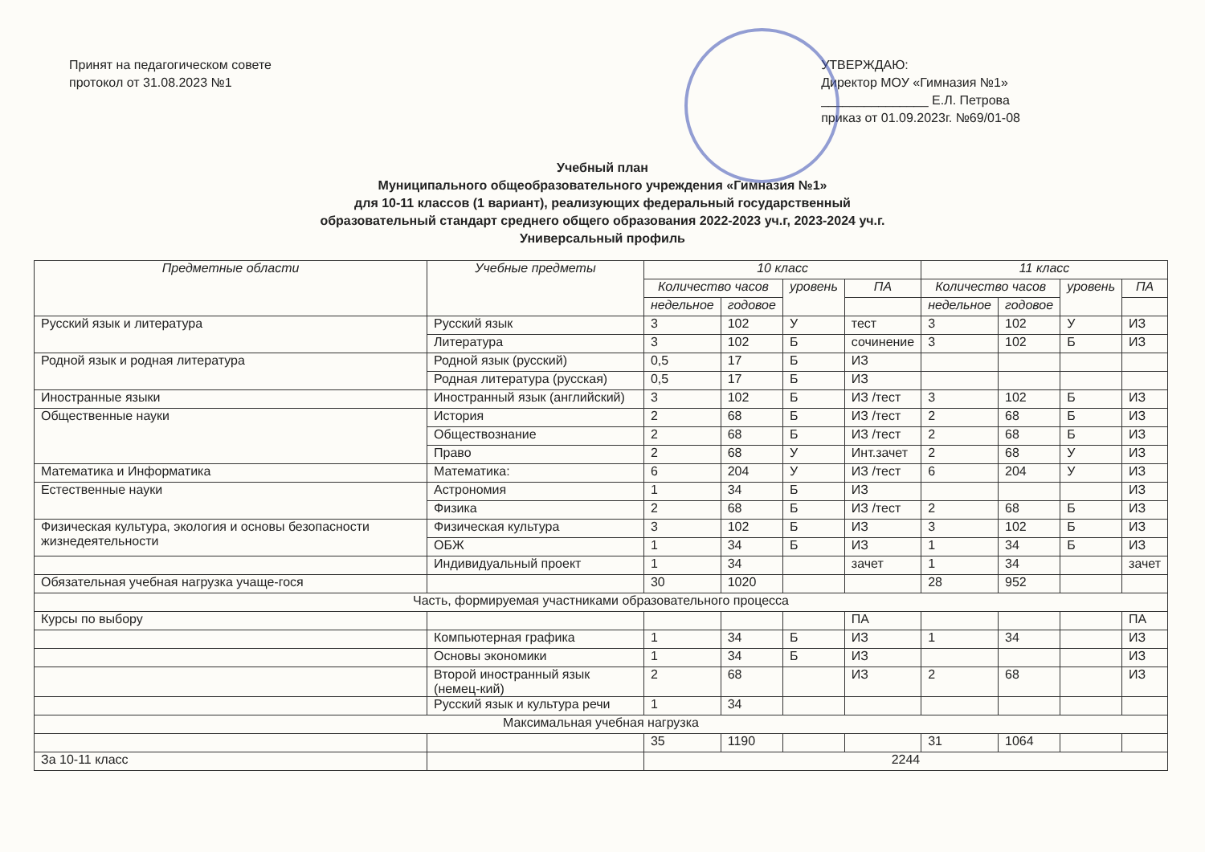Принят на педагогическом совете
протокол от 31.08.2023 №1
УТВЕРЖДАЮ:
Директор МОУ «Гимназия №1»
_______________ Е.Л. Петрова
приказ от 01.09.2023г. №69/01-08
Учебный план
Муниципального общеобразовательного учреждения «Гимназия №1»
для 10-11 классов (1 вариант), реализующих федеральный государственный
образовательный стандарт среднего общего образования 2022-2023 уч.г, 2023-2024 уч.г.
Универсальный профиль
| Предметные области | Учебные предметы | 10 класс | | | | 11 класс | | | |
| --- | --- | --- | --- | --- | --- | --- | --- | --- | --- |
| | | Количество часов | | уровень | ПА | Количество часов | | уровень | ПА |
| | | недельное | годовое | | | недельное | годовое | | |
| Русский язык и литература | Русский язык | 3 | 102 | У | тест | 3 | 102 | У | ИЗ |
| | Литература | 3 | 102 | Б | сочинение | 3 | 102 | Б | ИЗ |
| Родной язык и родная литература | Родной язык (русский) | 0,5 | 17 | Б | ИЗ | | | | |
| | Родная литература (русская) | 0,5 | 17 | Б | ИЗ | | | | |
| Иностранные языки | Иностранный язык (английский) | 3 | 102 | Б | ИЗ /тест | 3 | 102 | Б | ИЗ |
| Общественные науки | История | 2 | 68 | Б | ИЗ /тест | 2 | 68 | Б | ИЗ |
| | Обществознание | 2 | 68 | Б | ИЗ /тест | 2 | 68 | Б | ИЗ |
| | Право | 2 | 68 | У | Инт.зачет | 2 | 68 | У | ИЗ |
| Математика и Информатика | Математика: | 6 | 204 | У | ИЗ /тест | 6 | 204 | У | ИЗ |
| Естественные науки | Астрономия | 1 | 34 | Б | ИЗ | | | | ИЗ |
| | Физика | 2 | 68 | Б | ИЗ /тест | 2 | 68 | Б | ИЗ |
| Физическая культура, экология и основы безопасности жизнедеятельности | Физическая культура | 3 | 102 | Б | ИЗ | 3 | 102 | Б | ИЗ |
| | ОБЖ | 1 | 34 | Б | ИЗ | 1 | 34 | Б | ИЗ |
| | Индивидуальный проект | 1 | 34 | | зачет | 1 | 34 | | зачет |
| Обязательная учебная нагрузка учаще-гося | | 30 | 1020 | | | 28 | 952 | | |
| Часть, формируемая участниками образовательного процесса | | | | | | | | | |
| Курсы по выбору | | | | | ПА | | | | ПА |
| | Компьютерная графика | 1 | 34 | Б | ИЗ | 1 | 34 | | ИЗ |
| | Основы экономики | 1 | 34 | Б | ИЗ | | | | ИЗ |
| | Второй иностранный язык (немец-кий) | 2 | 68 | | ИЗ | 2 | 68 | | ИЗ |
| | Русский язык и культура речи | 1 | 34 | | | | | | |
| Максимальная учебная нагрузка | | | | | | | | | |
| | | 35 | 1190 | | | 31 | 1064 | | |
| За 10-11 класс | | 2244 | | | | | | | |